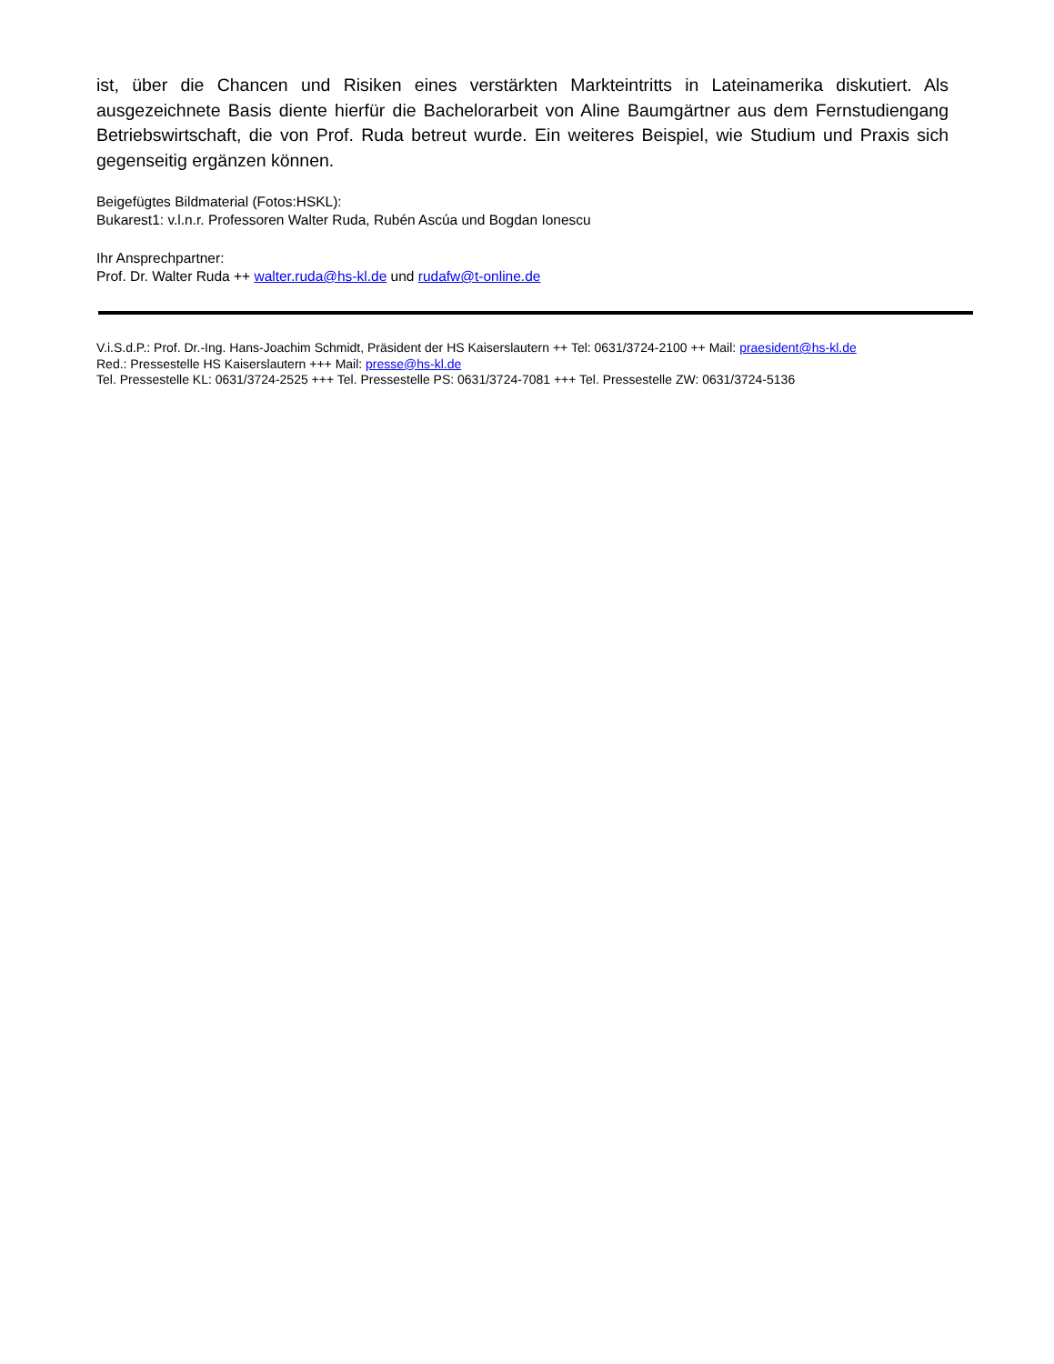ist, über die Chancen und Risiken eines verstärkten Markteintritts in Lateinamerika diskutiert. Als ausgezeichnete Basis diente hierfür die Bachelorarbeit von Aline Baumgärtner aus dem Fernstudiengang Betriebswirtschaft, die von Prof. Ruda betreut wurde. Ein weiteres Beispiel, wie Studium und Praxis sich gegenseitig ergänzen können.
Beigefügtes Bildmaterial (Fotos:HSKL):
Bukarest1: v.l.n.r. Professoren Walter Ruda, Rubén Ascúa und Bogdan Ionescu
Ihr Ansprechpartner:
Prof. Dr. Walter Ruda ++ walter.ruda@hs-kl.de und rudafw@t-online.de
V.i.S.d.P.: Prof. Dr.-Ing. Hans-Joachim Schmidt, Präsident der HS Kaiserslautern ++ Tel: 0631/3724-2100 ++ Mail: praesident@hs-kl.de
Red.: Pressestelle HS Kaiserslautern +++ Mail: presse@hs-kl.de
Tel. Pressestelle KL: 0631/3724-2525 +++ Tel. Pressestelle PS: 0631/3724-7081 +++ Tel. Pressestelle ZW: 0631/3724-5136